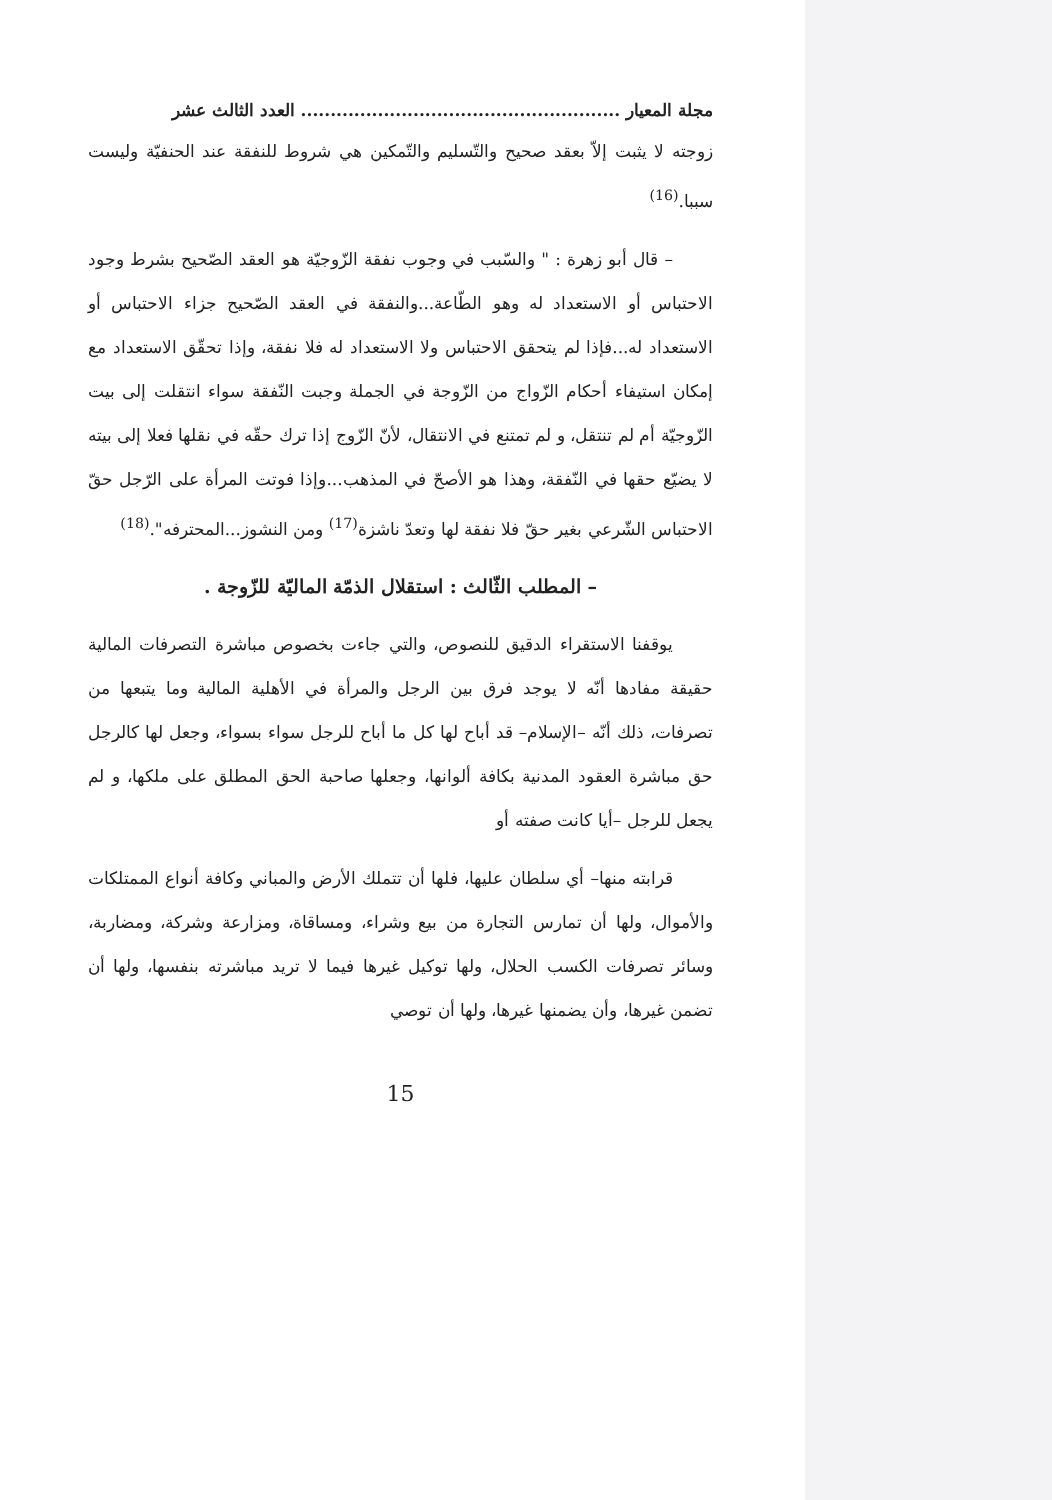مجلة المعيار ...................................................... العدد الثالث عشر
زوجته لا يثبت إلاّ بعقد صحيح والتّسليم والتّمكين هي شروط للنفقة عند الحنفيّة وليست سببا.<sup>(16)</sup>
– قال أبو زهرة : " والسّبب في وجوب نفقة الزّوجيّة هو العقد الصّحيح بشرط وجود الاحتباس أو الاستعداد له وهو الطّاعة...والنفقة في العقد الصّحيح جزاء الاحتباس أو الاستعداد له...فإذا لم يتحقق الاحتباس ولا الاستعداد له فلا نفقة، وإذا تحقّق الاستعداد مع إمكان استيفاء أحكام الزّواج من الزّوجة في الجملة وجبت النّفقة سواء انتقلت إلى بيت الزّوجيّة أم لم تنتقل، و لم تمتنع في الانتقال، لأنّ الزّوج إذا ترك حقّه في نقلها فعلا إلى بيته لا يضيّع حقها في النّفقة، وهذا هو الأصحّ في المذهب...وإذا فوتت المرأة على الرّجل حقّ الاحتباس الشّرعي بغير حقّ فلا نفقة لها وتعدّ ناشزة<sup>(17)</sup> ومن النشوز...المحترفه".<sup>(18)</sup>
– المطلب الثّالث : استقلال الذمّة الماليّة للزّوجة .
يوقفنا الاستقراء الدقيق للنصوص، والتي جاءت بخصوص مباشرة التصرفات المالية حقيقة مفادها أنّه لا يوجد فرق بين الرجل والمرأة في الأهلية المالية وما يتبعها من تصرفات، ذلك أنّه –الإسلام– قد أباح لها كل ما أباح للرجل سواء بسواء، وجعل لها كالرجل حق مباشرة العقود المدنية بكافة ألوانها، وجعلها صاحبة الحق المطلق على ملكها، و لم يجعل للرجل –أيا كانت صفته أو
قرابته منها– أي سلطان عليها، فلها أن تتملك الأرض والمباني وكافة أنواع الممتلكات والأموال، ولها أن تمارس التجارة من بيع وشراء، ومساقاة، ومزارعة وشركة، ومضاربة، وسائر تصرفات الكسب الحلال، ولها توكيل غيرها فيما لا تريد مباشرته بنفسها، ولها أن تضمن غيرها، وأن يضمنها غيرها، ولها أن توصي
15